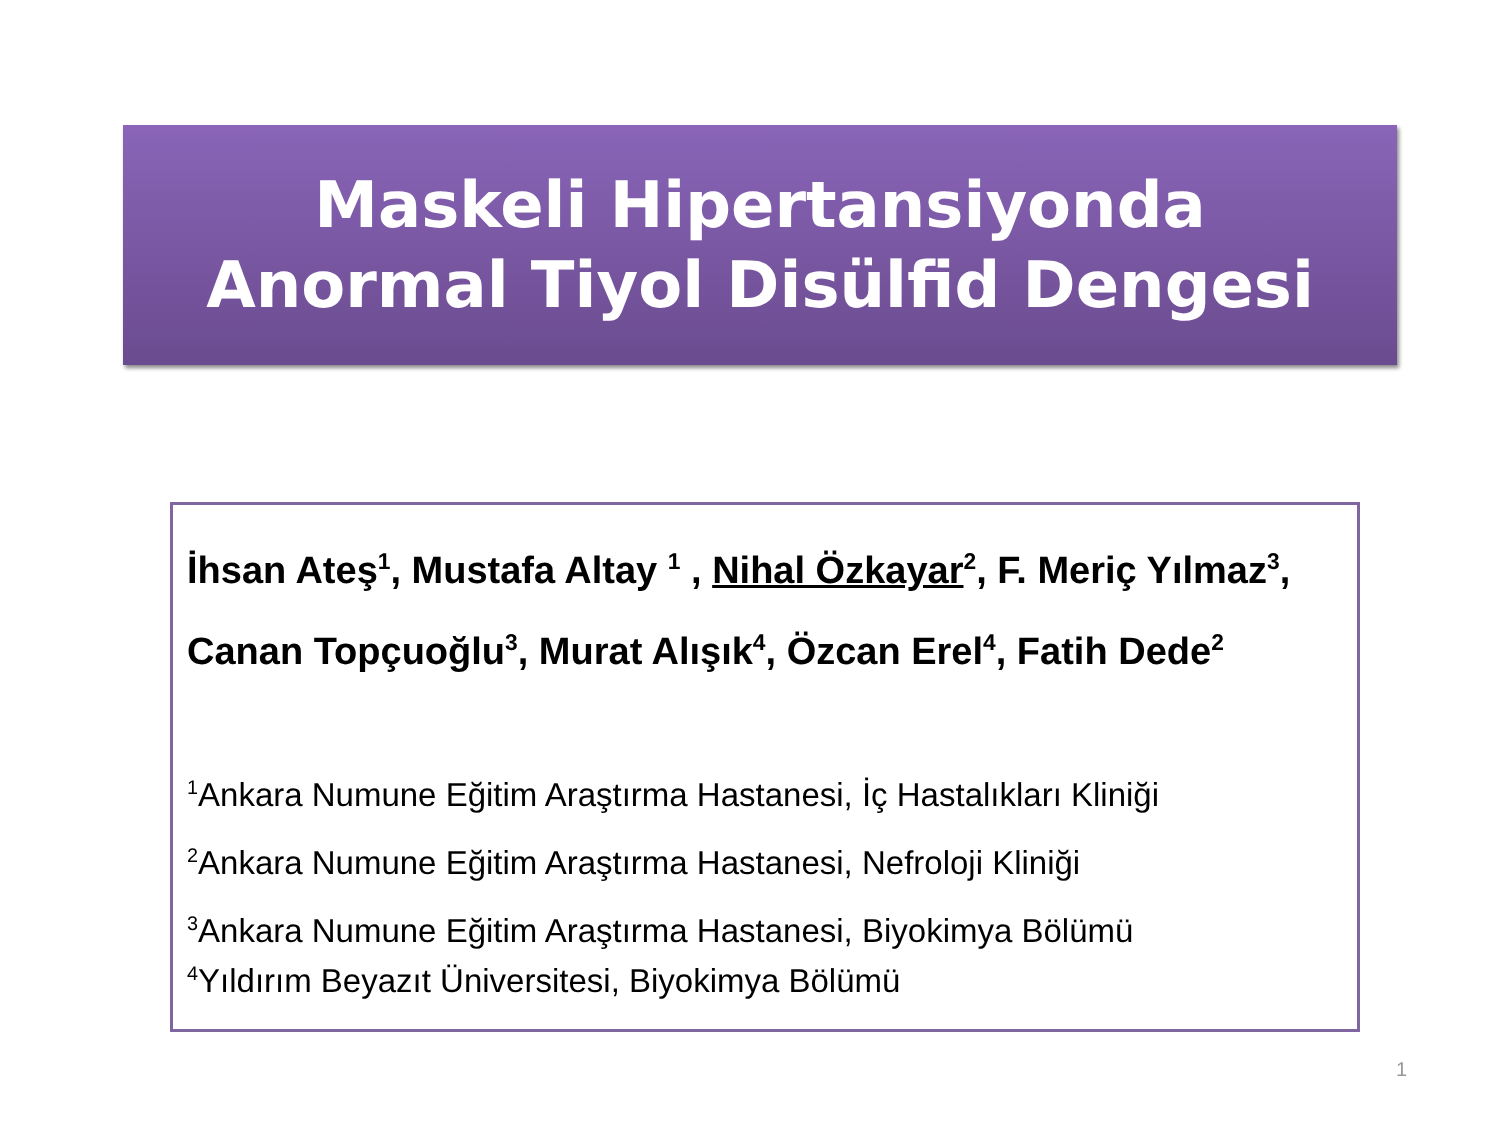Maskeli Hipertansiyonda
Anormal Tiyol Disülfid Dengesi
İhsan Ateş<sup>1</sup>, Mustafa Altay <sup>1</sup> , Nihal Özkayar<sup>2</sup>, F. Meriç Yılmaz<sup>3</sup>, Canan Topçuoğlu<sup>3</sup>, Murat Alışık<sup>4</sup>, Özcan Erel<sup>4</sup>, Fatih Dede<sup>2</sup>
<sup>1</sup> Ankara Numune Eğitim Araştırma Hastanesi, İç Hastalıkları Kliniği
<sup>2</sup> Ankara Numune Eğitim Araştırma Hastanesi, Nefroloji Kliniği
<sup>3</sup> Ankara Numune Eğitim Araştırma Hastanesi, Biyokimya Bölümü
<sup>4</sup> Yıldırım Beyazıt Üniversitesi, Biyokimya Bölümü
1